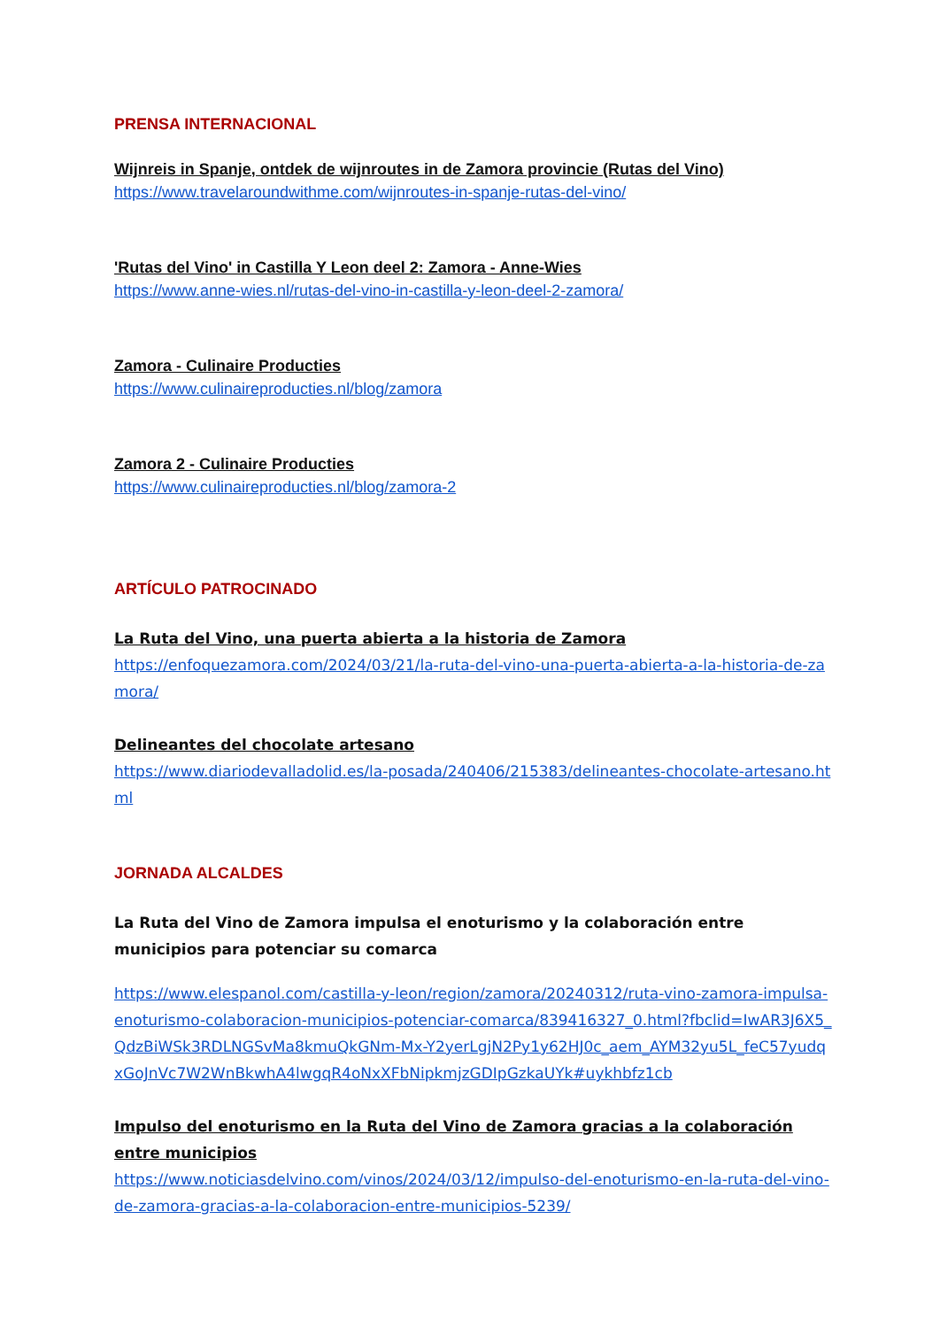PRENSA INTERNACIONAL
Wijnreis in Spanje, ontdek de wijnroutes in de Zamora provincie (Rutas del Vino)
https://www.travelaroundwithme.com/wijnroutes-in-spanje-rutas-del-vino/
'Rutas del Vino' in Castilla Y Leon deel 2: Zamora - Anne-Wies
https://www.anne-wies.nl/rutas-del-vino-in-castilla-y-leon-deel-2-zamora/
Zamora - Culinaire Producties
https://www.culinaireproducties.nl/blog/zamora
Zamora 2 - Culinaire Producties
https://www.culinaireproducties.nl/blog/zamora-2
ARTÍCULO PATROCINADO
La Ruta del Vino, una puerta abierta a la historia de Zamora
https://enfoquezamora.com/2024/03/21/la-ruta-del-vino-una-puerta-abierta-a-la-historia-de-zamora/
Delineantes del chocolate artesano
https://www.diariodevalladolid.es/la-posada/240406/215383/delineantes-chocolate-artesano.html
JORNADA ALCALDES
La Ruta del Vino de Zamora impulsa el enoturismo y la colaboración entre municipios para potenciar su comarca
https://www.elespanol.com/castilla-y-leon/region/zamora/20240312/ruta-vino-zamora-impulsa-enoturismo-colaboracion-municipios-potenciar-comarca/839416327_0.html?fbclid=IwAR3J6X5_QdzBiWSk3RDLNGSvMa8kmuQkGNm-Mx-Y2yerLgjN2Py1y62HJ0c_aem_AYM32yu5L_feC57yudqxGoJnVc7W2WnBkwhA4lwgqR4oNxXFbNipkmjzGDIpGzkaUYk#uykhbfz1cb
Impulso del enoturismo en la Ruta del Vino de Zamora gracias a la colaboración entre municipios
https://www.noticiasdelvino.com/vinos/2024/03/12/impulso-del-enoturismo-en-la-ruta-del-vino-de-zamora-gracias-a-la-colaboracion-entre-municipios-5239/